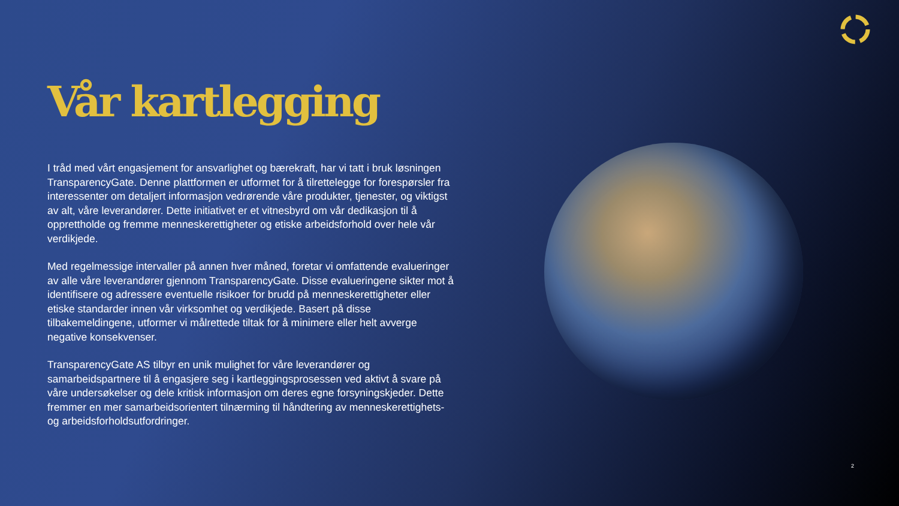Vår kartlegging
I tråd med vårt engasjement for ansvarlighet og bærekraft, har vi tatt i bruk løsningen TransparencyGate. Denne plattformen er utformet for å tilrettelegge for forespørsler fra interessenter om detaljert informasjon vedrørende våre produkter, tjenester, og viktigst av alt, våre leverandører. Dette initiativet er et vitnesbyrd om vår dedikasjon til å opprettholde og fremme menneskerettigheter og etiske arbeidsforhold over hele vår verdikjede.
Med regelmessige intervaller på annen hver måned, foretar vi omfattende evalueringer av alle våre leverandører gjennom TransparencyGate. Disse evalueringene sikter mot å identifisere og adressere eventuelle risikoer for brudd på menneskerettigheter eller etiske standarder innen vår virksomhet og verdikjede. Basert på disse tilbakemeldingene, utformer vi målrettede tiltak for å minimere eller helt avverge negative konsekvenser.
TransparencyGate AS tilbyr en unik mulighet for våre leverandører og samarbeidspartnere til å engasjere seg i kartleggingsprosessen ved aktivt å svare på våre undersøkelser og dele kritisk informasjon om deres egne forsyningskjeder. Dette fremmer en mer samarbeidsorientert tilnærming til håndtering av menneskerettighets- og arbeidsforholdsutfordringer.
2